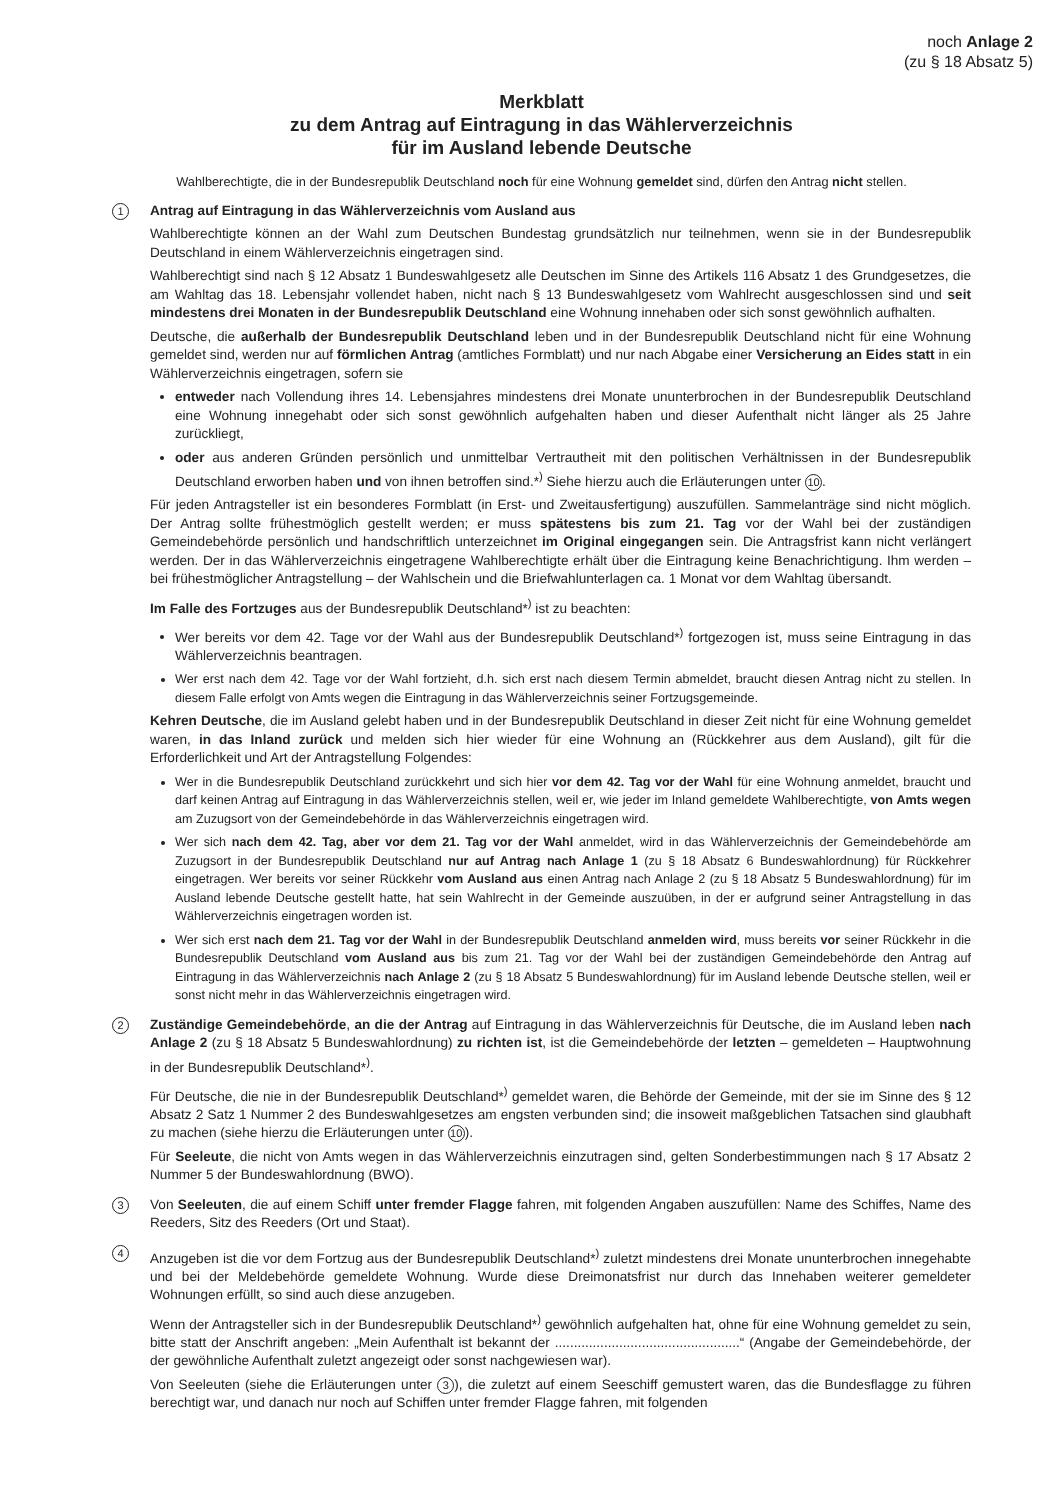noch Anlage 2
(zu § 18 Absatz 5)
Merkblatt
zu dem Antrag auf Eintragung in das Wählerverzeichnis
für im Ausland lebende Deutsche
Wahlberechtigte, die in der Bundesrepublik Deutschland noch für eine Wohnung gemeldet sind, dürfen den Antrag nicht stellen.
1
Antrag auf Eintragung in das Wählerverzeichnis vom Ausland aus
Wahlberechtigte können an der Wahl zum Deutschen Bundestag grundsätzlich nur teilnehmen, wenn sie in der Bundesrepublik Deutschland in einem Wählerverzeichnis eingetragen sind.
Wahlberechtigt sind nach § 12 Absatz 1 Bundeswahlgesetz alle Deutschen im Sinne des Artikels 116 Absatz 1 des Grundgesetzes, die am Wahltag das 18. Lebensjahr vollendet haben, nicht nach § 13 Bundeswahlgesetz vom Wahlrecht ausgeschlossen sind und seit mindestens drei Monaten in der Bundesrepublik Deutschland eine Wohnung innehaben oder sich sonst gewöhnlich aufhalten.
Deutsche, die außerhalb der Bundesrepublik Deutschland leben und in der Bundesrepublik Deutschland nicht für eine Wohnung gemeldet sind, werden nur auf förmlichen Antrag (amtliches Formblatt) und nur nach Abgabe einer Versicherung an Eides statt in ein Wählerverzeichnis eingetragen, sofern sie
entweder nach Vollendung ihres 14. Lebensjahres mindestens drei Monate ununterbrochen in der Bundesrepublik Deutschland eine Wohnung innegehabt oder sich sonst gewöhnlich aufgehalten haben und dieser Aufenthalt nicht länger als 25 Jahre zurückliegt,
oder aus anderen Gründen persönlich und unmittelbar Vertrautheit mit den politischen Verhältnissen in der Bundesrepublik Deutschland erworben haben und von ihnen betroffen sind.*<sup>)</sup> Siehe hierzu auch die Erläuterungen unter 10.
Für jeden Antragsteller ist ein besonderes Formblatt (in Erst- und Zweitausfertigung) auszufüllen. Sammelanträge sind nicht möglich. Der Antrag sollte frühestmöglich gestellt werden; er muss spätestens bis zum 21. Tag vor der Wahl bei der zuständigen Gemeindebehörde persönlich und handschriftlich unterzeichnet im Original eingegangen sein. Die Antragsfrist kann nicht verlängert werden. Der in das Wählerverzeichnis eingetragene Wahlberechtigte erhält über die Eintragung keine Benachrichtigung. Ihm werden – bei frühestmöglicher Antragstellung – der Wahlschein und die Briefwahlunterlagen ca. 1 Monat vor dem Wahltag übersandt.
Im Falle des Fortzuges aus der Bundesrepublik Deutschland*<sup>)</sup> ist zu beachten:
Wer bereits vor dem 42. Tage vor der Wahl aus der Bundesrepublik Deutschland*<sup>)</sup> fortgezogen ist, muss seine Eintragung in das Wählerverzeichnis beantragen.
Wer erst nach dem 42. Tage vor der Wahl fortzieht, d.h. sich erst nach diesem Termin abmeldet, braucht diesen Antrag nicht zu stellen. In diesem Falle erfolgt von Amts wegen die Eintragung in das Wählerverzeichnis seiner Fortzugsgemeinde.
Kehren Deutsche, die im Ausland gelebt haben und in der Bundesrepublik Deutschland in dieser Zeit nicht für eine Wohnung gemeldet waren, in das Inland zurück und melden sich hier wieder für eine Wohnung an (Rückkehrer aus dem Ausland), gilt für die Erforderlichkeit und Art der Antragstellung Folgendes:
Wer in die Bundesrepublik Deutschland zurückkehrt und sich hier vor dem 42. Tag vor der Wahl für eine Wohnung anmeldet, braucht und darf keinen Antrag auf Eintragung in das Wählerverzeichnis stellen, weil er, wie jeder im Inland gemeldete Wahlberechtigte, von Amts wegen am Zuzugsort von der Gemeindebehörde in das Wählerverzeichnis eingetragen wird.
Wer sich nach dem 42. Tag, aber vor dem 21. Tag vor der Wahl anmeldet, wird in das Wählerverzeichnis der Gemeindebehörde am Zuzugsort in der Bundesrepublik Deutschland nur auf Antrag nach Anlage 1 (zu § 18 Absatz 6 Bundeswahlordnung) für Rückkehrer eingetragen. Wer bereits vor seiner Rückkehr vom Ausland aus einen Antrag nach Anlage 2 (zu § 18 Absatz 5 Bundeswahlordnung) für im Ausland lebende Deutsche gestellt hatte, hat sein Wahlrecht in der Gemeinde auszuüben, in der er aufgrund seiner Antragstellung in das Wählerverzeichnis eingetragen worden ist.
Wer sich erst nach dem 21. Tag vor der Wahl in der Bundesrepublik Deutschland anmelden wird, muss bereits vor seiner Rückkehr in die Bundesrepublik Deutschland vom Ausland aus bis zum 21. Tag vor der Wahl bei der zuständigen Gemeindebehörde den Antrag auf Eintragung in das Wählerverzeichnis nach Anlage 2 (zu § 18 Absatz 5 Bundeswahlordnung) für im Ausland lebende Deutsche stellen, weil er sonst nicht mehr in das Wählerverzeichnis eingetragen wird.
2
Zuständige Gemeindebehörde, an die der Antrag auf Eintragung in das Wählerverzeichnis für Deutsche, die im Ausland leben nach Anlage 2 (zu § 18 Absatz 5 Bundeswahlordnung) zu richten ist, ist die Gemeindebehörde der letzten – gemeldeten – Hauptwohnung in der Bundesrepublik Deutschland*<sup>)</sup>.
Für Deutsche, die nie in der Bundesrepublik Deutschland*<sup>)</sup> gemeldet waren, die Behörde der Gemeinde, mit der sie im Sinne des § 12 Absatz 2 Satz 1 Nummer 2 des Bundeswahlgesetzes am engsten verbunden sind; die insoweit maßgeblichen Tatsachen sind glaubhaft zu machen (siehe hierzu die Erläuterungen unter 10).
Für Seeleute, die nicht von Amts wegen in das Wählerverzeichnis einzutragen sind, gelten Sonderbestimmungen nach § 17 Absatz 2 Nummer 5 der Bundeswahlordnung (BWO).
3
Von Seeleuten, die auf einem Schiff unter fremder Flagge fahren, mit folgenden Angaben auszufüllen: Name des Schiffes, Name des Reeders, Sitz des Reeders (Ort und Staat).
4
Anzugeben ist die vor dem Fortzug aus der Bundesrepublik Deutschland*<sup>)</sup> zuletzt mindestens drei Monate ununterbrochen innegehabte und bei der Meldebehörde gemeldete Wohnung. Wurde diese Dreimonatsfrist nur durch das Innehaben weiterer gemeldeter Wohnungen erfüllt, so sind auch diese anzugeben.
Wenn der Antragsteller sich in der Bundesrepublik Deutschland*<sup>)</sup> gewöhnlich aufgehalten hat, ohne für eine Wohnung gemeldet zu sein, bitte statt der Anschrift angeben: „Mein Aufenthalt ist bekannt der .................................................“ (Angabe der Gemeindebehörde, der der gewöhnliche Aufenthalt zuletzt angezeigt oder sonst nachgewiesen war).
Von Seeleuten (siehe die Erläuterungen unter 3), die zuletzt auf einem Seeschiff gemustert waren, das die Bundesflagge zu führen berechtigt war, und danach nur noch auf Schiffen unter fremder Flagge fahren, mit folgenden